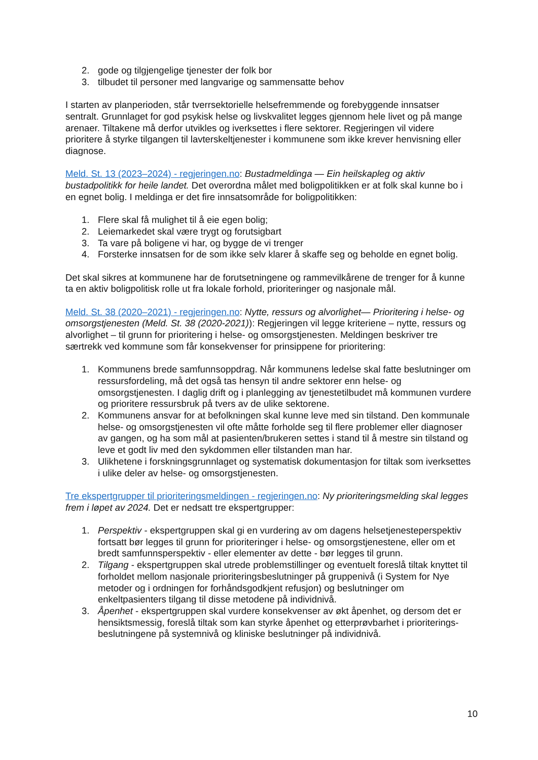2. gode og tilgjengelige tjenester der folk bor
3. tilbudet til personer med langvarige og sammensatte behov
I starten av planperioden, står tverrsektorielle helsefremmende og forebyggende innsatser sentralt. Grunnlaget for god psykisk helse og livskvalitet legges gjennom hele livet og på mange arenaer. Tiltakene må derfor utvikles og iverksettes i flere sektorer. Regjeringen vil videre prioritere å styrke tilgangen til lavterskeltjenester i kommunene som ikke krever henvisning eller diagnose.
Meld. St. 13 (2023–2024) - regjeringen.no: Bustadmeldinga — Ein heilskapleg og aktiv bustadpolitikk for heile landet. Det overordna målet med boligpolitikken er at folk skal kunne bo i en egnet bolig. I meldinga er det fire innsatsområde for boligpolitikken:
1. Flere skal få mulighet til å eie egen bolig;
2. Leiemarkedet skal være trygt og forutsigbart
3. Ta vare på boligene vi har, og bygge de vi trenger
4. Forsterke innsatsen for de som ikke selv klarer å skaffe seg og beholde en egnet bolig.
Det skal sikres at kommunene har de forutsetningene og rammevilkårene de trenger for å kunne ta en aktiv boligpolitisk rolle ut fra lokale forhold, prioriteringer og nasjonale mål.
Meld. St. 38 (2020–2021) - regjeringen.no: Nytte, ressurs og alvorlighet— Prioritering i helse- og omsorgstjenesten (Meld. St. 38 (2020-2021)): Regjeringen vil legge kriteriene – nytte, ressurs og alvorlighet – til grunn for prioritering i helse- og omsorgstjenesten. Meldingen beskriver tre særtrekk ved kommune som får konsekvenser for prinsippene for prioritering:
1. Kommunens brede samfunnsoppdrag. Når kommunens ledelse skal fatte beslutninger om ressursfordeling, må det også tas hensyn til andre sektorer enn helse- og omsorgstjenesten. I daglig drift og i planlegging av tjenestetilbudet må kommunen vurdere og prioritere ressursbruk på tvers av de ulike sektorene.
2. Kommunens ansvar for at befolkningen skal kunne leve med sin tilstand. Den kommunale helse- og omsorgstjenesten vil ofte måtte forholde seg til flere problemer eller diagnoser av gangen, og ha som mål at pasienten/brukeren settes i stand til å mestre sin tilstand og leve et godt liv med den sykdommen eller tilstanden man har.
3. Ulikhetene i forskningsgrunnlaget og systematisk dokumentasjon for tiltak som iverksettes i ulike deler av helse- og omsorgstjenesten.
Tre ekspertgrupper til prioriteringsmeldingen - regjeringen.no: Ny prioriteringsmelding skal legges frem i løpet av 2024. Det er nedsatt tre ekspertgrupper:
1. Perspektiv - ekspertgruppen skal gi en vurdering av om dagens helsetjenesteperspektiv fortsatt bør legges til grunn for prioriteringer i helse- og omsorgstjenestene, eller om et bredt samfunnsperspektiv - eller elementer av dette - bør legges til grunn.
2. Tilgang - ekspertgruppen skal utrede problemstillinger og eventuelt foreslå tiltak knyttet til forholdet mellom nasjonale prioriteringsbeslutninger på gruppenivå (i System for Nye metoder og i ordningen for forhåndsgodkjent refusjon) og beslutninger om enkeltpasienters tilgang til disse metodene på individnivå.
3. Åpenhet - ekspertgruppen skal vurdere konsekvenser av økt åpenhet, og dersom det er hensiktsmessig, foreslå tiltak som kan styrke åpenhet og etterprøvbarhet i prioriterings-beslutningene på systemnivå og kliniske beslutninger på individnivå.
10